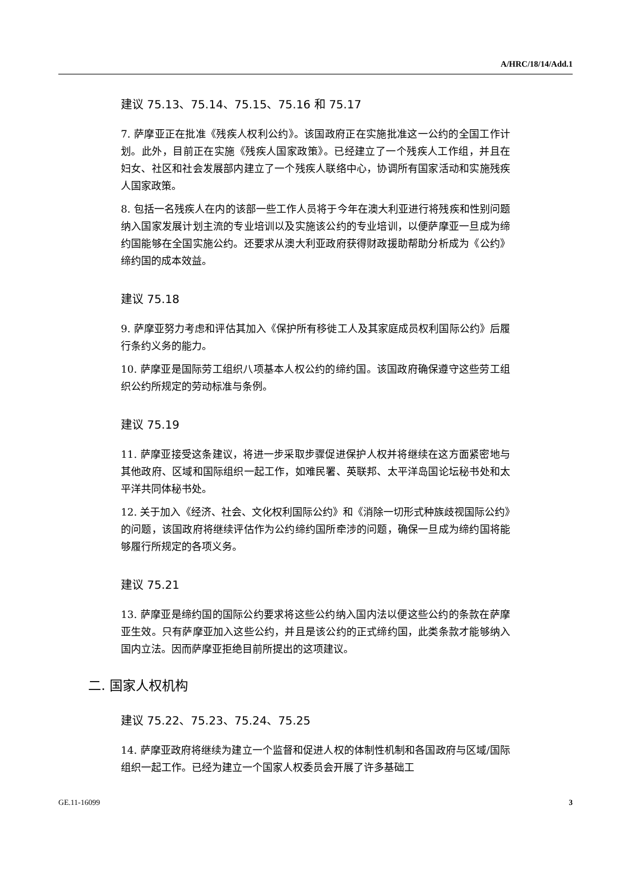A/HRC/18/14/Add.1
建议 75.13、75.14、75.15、75.16 和 75.17
7. 萨摩亚正在批准《残疾人权利公约》。该国政府正在实施批准这一公约的全国工作计划。此外，目前正在实施《残疾人国家政策》。已经建立了一个残疾人工作组，并且在妇女、社区和社会发展部内建立了一个残疾人联络中心，协调所有国家活动和实施残疾人国家政策。
8. 包括一名残疾人在内的该部一些工作人员将于今年在澳大利亚进行将残疾和性别问题纳入国家发展计划主流的专业培训以及实施该公约的专业培训，以便萨摩亚一旦成为缔约国能够在全国实施公约。还要求从澳大利亚政府获得财政援助帮助分析成为《公约》缔约国的成本效益。
建议 75.18
9. 萨摩亚努力考虑和评估其加入《保护所有移徙工人及其家庭成员权利国际公约》后履行条约义务的能力。
10. 萨摩亚是国际劳工组织八项基本人权公约的缔约国。该国政府确保遵守这些劳工组织公约所规定的劳动标准与条例。
建议 75.19
11. 萨摩亚接受这条建议，将进一步采取步骤促进保护人权并将继续在这方面紧密地与其他政府、区域和国际组织一起工作，如难民署、英联邦、太平洋岛国论坛秘书处和太平洋共同体秘书处。
12. 关于加入《经济、社会、文化权利国际公约》和《消除一切形式种族歧视国际公约》的问题，该国政府将继续评估作为公约缔约国所牵涉的问题，确保一旦成为缔约国将能够履行所规定的各项义务。
建议 75.21
13. 萨摩亚是缔约国的国际公约要求将这些公约纳入国内法以便这些公约的条款在萨摩亚生效。只有萨摩亚加入这些公约，并且是该公约的正式缔约国，此类条款才能够纳入国内立法。因而萨摩亚拒绝目前所提出的这项建议。
二. 国家人权机构
建议 75.22、75.23、75.24、75.25
14. 萨摩亚政府将继续为建立一个监督和促进人权的体制性机制和各国政府与区域/国际组织一起工作。已经为建立一个国家人权委员会开展了许多基础工
GE.11-16099 3